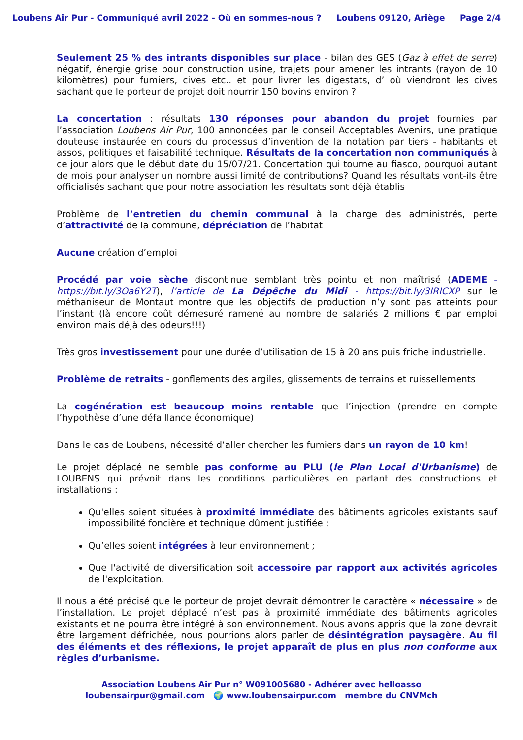Loubens Air Pur - Communiqué avril 2022 - Où en sommes-nous ? Loubens 09120, Ariège Page 2/4
Seulement 25 % des intrants disponibles sur place - bilan des GES (Gaz à effet de serre) négatif, énergie grise pour construction usine, trajets pour amener les intrants (rayon de 10 kilomètres) pour fumiers, cives etc.. et pour livrer les digestats, d’ où viendront les cives sachant que le porteur de projet doit nourrir 150 bovins environ ?
La concertation : résultats 130 réponses pour abandon du projet fournies par l’association Loubens Air Pur, 100 annoncées par le conseil Acceptables Avenirs, une pratique douteuse instaurée en cours du processus d’invention de la notation par tiers - habitants et assos, politiques et faisabilité technique. Résultats de la concertation non communiqués à ce jour alors que le début date du 15/07/21. Concertation qui tourne au fiasco, pourquoi autant de mois pour analyser un nombre aussi limité de contributions? Quand les résultats vont-ils être officialisés sachant que pour notre association les résultats sont déjà établis
Problème de l’entretien du chemin communal à la charge des administrés, perte d’attractivité de la commune, dépréciation de l’habitat
Aucune création d’emploi
Procédé par voie sèche discontinue semblant très pointu et non maîtrisé (ADEME - https://bit.ly/3Oa6Y2T), l’article de La Dépêche du Midi - https://bit.ly/3IRICXP sur le méthaniseur de Montaut montre que les objectifs de production n’y sont pas atteints pour l’instant (là encore coût démesuré ramené au nombre de salariés 2 millions € par emploi environ mais déjà des odeurs!!!)
Très gros investissement pour une durée d’utilisation de 15 à 20 ans puis friche industrielle.
Problème de retraits - gonflements des argiles, glissements de terrains et ruissellements
La cogénération est beaucoup moins rentable que l’injection (prendre en compte l’hypothèse d’une défaillance économique)
Dans le cas de Loubens, nécessité d’aller chercher les fumiers dans un rayon de 10 km!
Le projet déplacé ne semble pas conforme au PLU (le Plan Local d'Urbanisme) de LOUBENS qui prévoit dans les conditions particulières en parlant des constructions et installations :
Qu'elles soient situées à proximité immédiate des bâtiments agricoles existants sauf impossibilité foncière et technique dûment justifiée ;
Qu’elles soient intégrées à leur environnement ;
Que l'activité de diversification soit accessoire par rapport aux activités agricoles de l'exploitation.
Il nous a été précisé que le porteur de projet devrait démontrer le caractère « nécessaire » de l’installation. Le projet déplacé n’est pas à proximité immédiate des bâtiments agricoles existants et ne pourra être intégré à son environnement. Nous avons appris que la zone devrait être largement défrichée, nous pourrions alors parler de désintégration paysagère. Au fil des éléments et des réflexions, le projet apparaît de plus en plus non conforme aux règles d’urbanisme.
Association Loubens Air Pur n° W091005680 - Adhérer avec helloasso
loubensairpur@gmail.com 🌍 www.loubensairpur.com membre du CNVMch